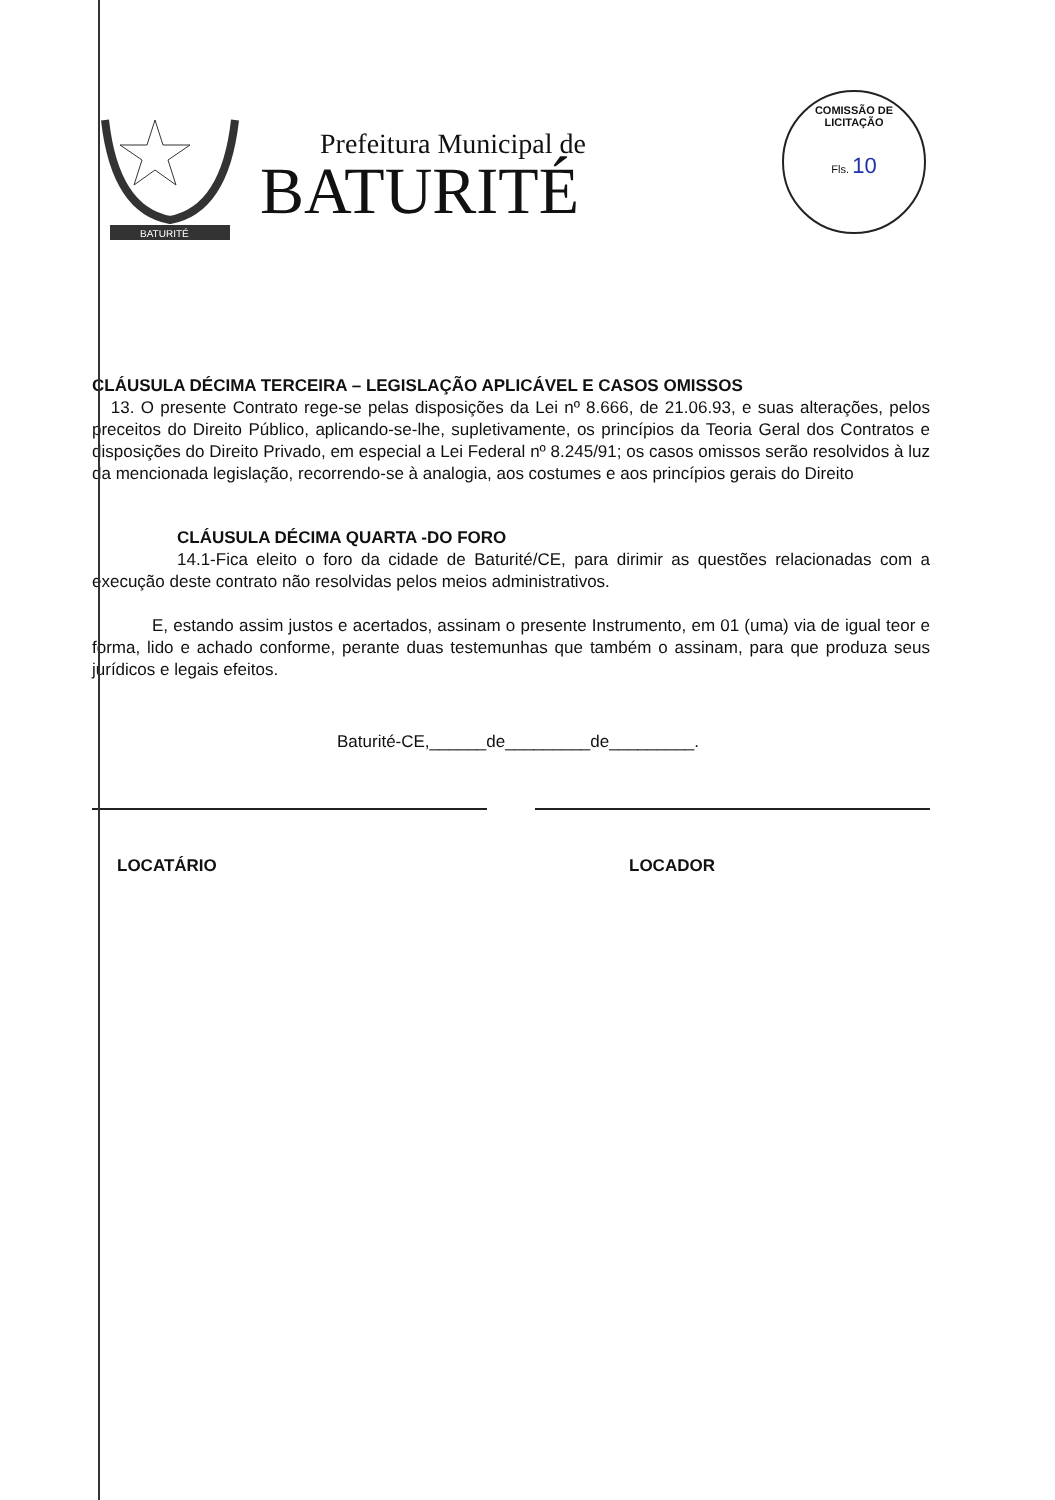BATURITÉ
Prefeitura Municipal de
BATURITÉ
COMISSÃO DE LICITAÇÃO
Fls. 10
CLÁUSULA DÉCIMA TERCEIRA – LEGISLAÇÃO APLICÁVEL E CASOS OMISSOS
13. O presente Contrato rege-se pelas disposições da Lei nº 8.666, de 21.06.93, e suas alterações, pelos preceitos do Direito Público, aplicando-se-lhe, supletivamente, os princípios da Teoria Geral dos Contratos e disposições do Direito Privado, em especial a Lei Federal nº 8.245/91; os casos omissos serão resolvidos à luz da mencionada legislação, recorrendo-se à analogia, aos costumes e aos princípios gerais do Direito
CLÁUSULA DÉCIMA QUARTA -DO FORO
14.1-Fica eleito o foro da cidade de Baturité/CE, para dirimir as questões relacionadas com a execução deste contrato não resolvidas pelos meios administrativos.
E, estando assim justos e acertados, assinam o presente Instrumento, em 01 (uma) via de igual teor e forma, lido e achado conforme, perante duas testemunhas que também o assinam, para que produza seus jurídicos e legais efeitos.
Baturité-CE,______de_________de_________.
LOCATÁRIO LOCADOR